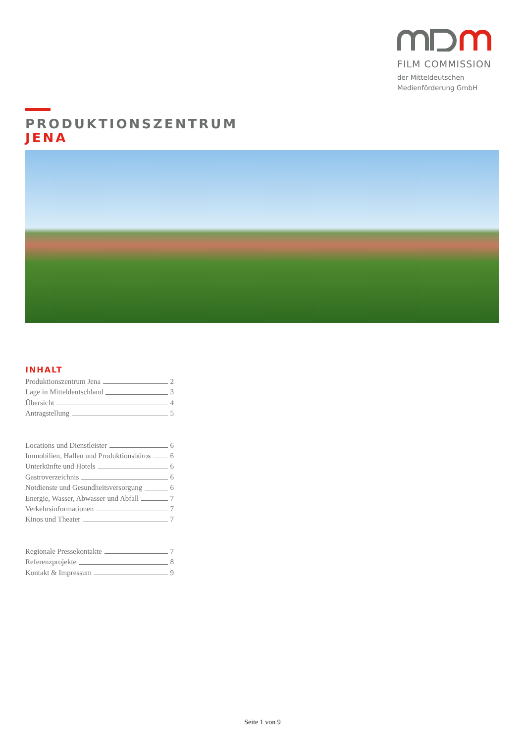FILM COMMISSION
der Mitteldeutschen
Medienförderung GmbH
PRODUKTIONSZENTRUM
JENA
INHALT
Produktionszentrum Jena 2
Lage in Mitteldeutschland 3
Übersicht 4
Antragstellung 5
Locations und Dienstleister 6
Immobilien, Hallen und Produktionsbüros 6
Unterkünfte und Hotels 6
Gastroverzeichnis 6
Notdienste und Gesundheitsversorgung 6
Energie, Wasser, Abwasser und Abfall 7
Verkehrsinformationen 7
Kinos und Theater 7
Regionale Pressekontakte 7
Referenzprojekte 8
Kontakt & Impressum 9
Seite 1 von 9